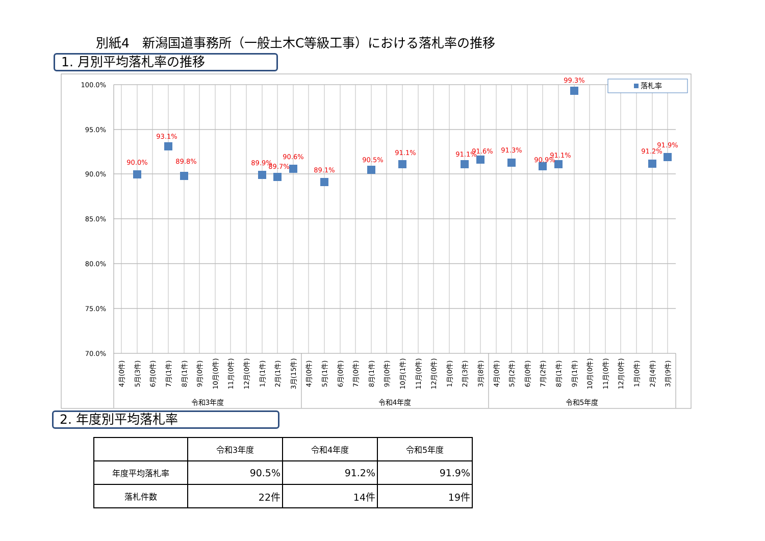別紙4　新潟国道事務所（一般土木C等級工事）における落札率の推移
1. 月別平均落札率の推移
100.0%
95.0%
90.0%
85.0%
80.0%
75.0%
70.0%
90.0%
93.1%
89.8%
89.9%
89.7%
90.6%
89.1%
90.5%
91.1%
91.1%
91.6%
91.3%
90.9%
91.1%
99.3%
91.2%
91.9%
落札率
4月(0件)
5月(3件)
6月(0件)
7月(1件)
8月(1件)
9月(0件)
10月(0件)
11月(0件)
12月(0件)
1月(1件)
2月(1件)
3月(15件)
4月(0件)
5月(1件)
6月(0件)
7月(0件)
8月(1件)
9月(0件)
10月(1件)
11月(0件)
12月(0件)
1月(0件)
2月(3件)
3月(8件)
4月(0件)
5月(2件)
6月(0件)
7月(2件)
8月(1件)
9月(1件)
10月(0件)
11月(0件)
12月(0件)
1月(0件)
2月(4件)
3月(9件)
令和3年度
令和4年度
令和5年度
2. 年度別平均落札率
| | 令和3年度 | 令和4年度 | 令和5年度 |
| --- | --- | --- | --- |
| 年度平均落札率 | 90.5% | 91.2% | 91.9% |
| 落札件数 | 22件 | 14件 | 19件 |